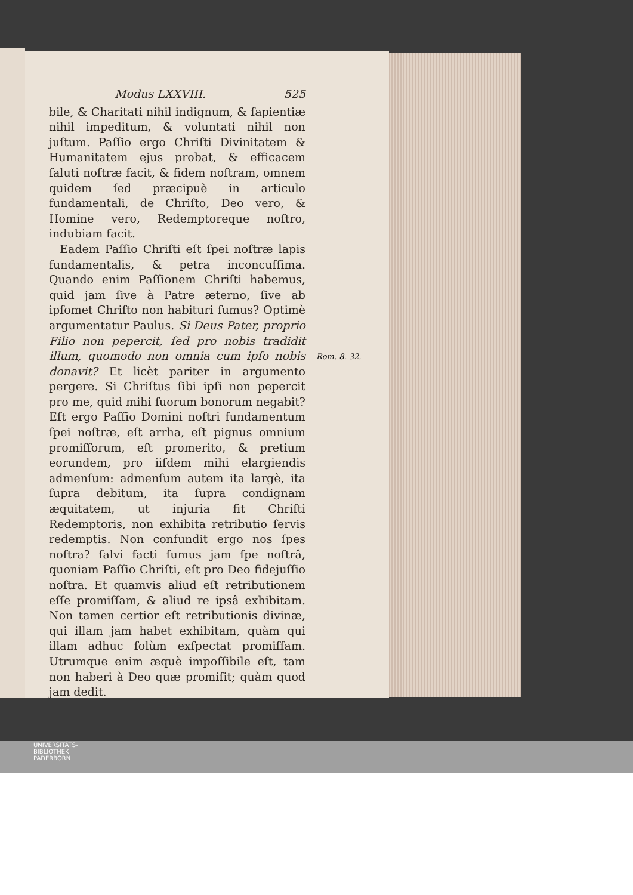Modus LXXVIII. 525
bile, & Charitati nihil indignum, & ſapientiæ nihil impeditum, & voluntati nihil non juſtum. Paſſio ergo Chriſti Divinitatem & Humanitatem ejus probat, & efficacem ſaluti noſtræ facit, & fidem noſtram, omnem quidem ſed præcipuè in articulo fundamentali, de Chriſto, Deo vero, & Homine vero, Redemptoreque noſtro, indubiam facit.
Eadem Paſſio Chriſti eſt ſpei noſtræ lapis fundamentalis, & petra inconcuſſima. Quando enim Paſſionem Chriſti habemus, quid jam ſive à Patre æterno, ſive ab ipſomet Chriſto non habituri ſumus? Optimè argumentatur Paulus. Si Deus Pater, proprio Filio non pepercit, ſed pro nobis tradidit illum, quomodo non omnia cum ipſo nobis donavit? Et licèt pariter in argumento pergere. Si Chriſtus ſibi ipſi non pepercit pro me, quid mihi ſuorum bonorum negabit? Eſt ergo Paſſio Domini noſtri fundamentum ſpei noſtræ, eſt arrha, eſt pignus omnium promiſſorum, eſt promerito, & pretium eorundem, pro iiſdem mihi elargiendis admenſum: admenſum autem ita largè, ita ſupra debitum, ita ſupra condignam æquitatem, ut injuria fit Chriſti Redemptoris, non exhibita retributio ſervis redemptis. Non confundit ergo nos ſpes noſtra? ſalvi facti ſumus jam ſpe noſtrâ, quoniam Paſſio Chriſti, eſt pro Deo fidejuſſio noſtra. Et quamvis aliud eſt retributionem eſſe promiſſam, & aliud re ipsâ exhibitam. Non tamen certior eſt retributionis divinæ, qui illam jam habet exhibitam, quàm qui illam adhuc ſolùm exſpectat promiſſam. Utrumque enim æquè impoſſibile eſt, tam non haberi à Deo quæ promiſit; quàm quod jam dedit.
Rom. 8. 32.
UNIVERSITÄTS-
BIBLIOTHEK
PADERBORN